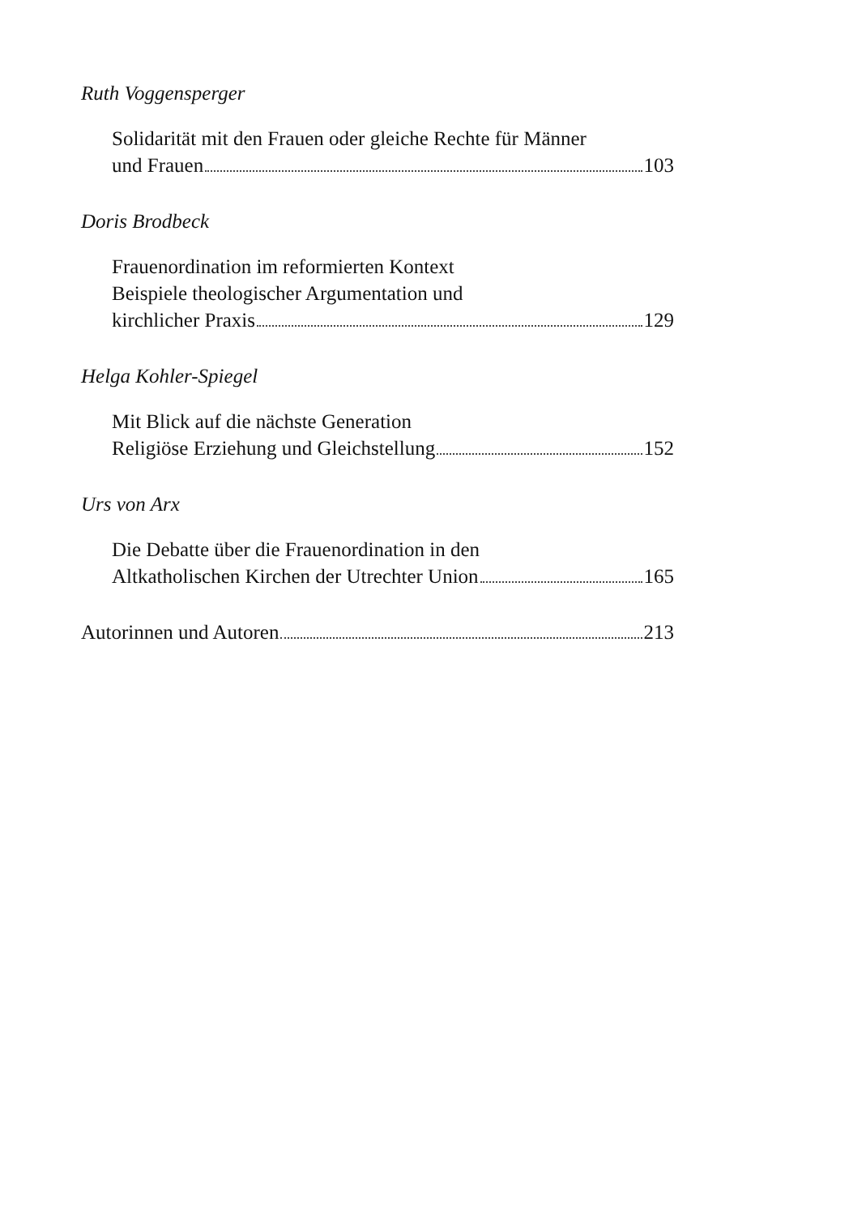Ruth Voggensperger
Solidarität mit den Frauen oder gleiche Rechte für Männer
und Frauen 103
Doris Brodbeck
Frauenordination im reformierten Kontext
Beispiele theologischer Argumentation und
kirchlicher Praxis 129
Helga Kohler-Spiegel
Mit Blick auf die nächste Generation
Religiöse Erziehung und Gleichstellung 152
Urs von Arx
Die Debatte über die Frauenordination in den
Altkatholischen Kirchen der Utrechter Union 165
Autorinnen und Autoren 213